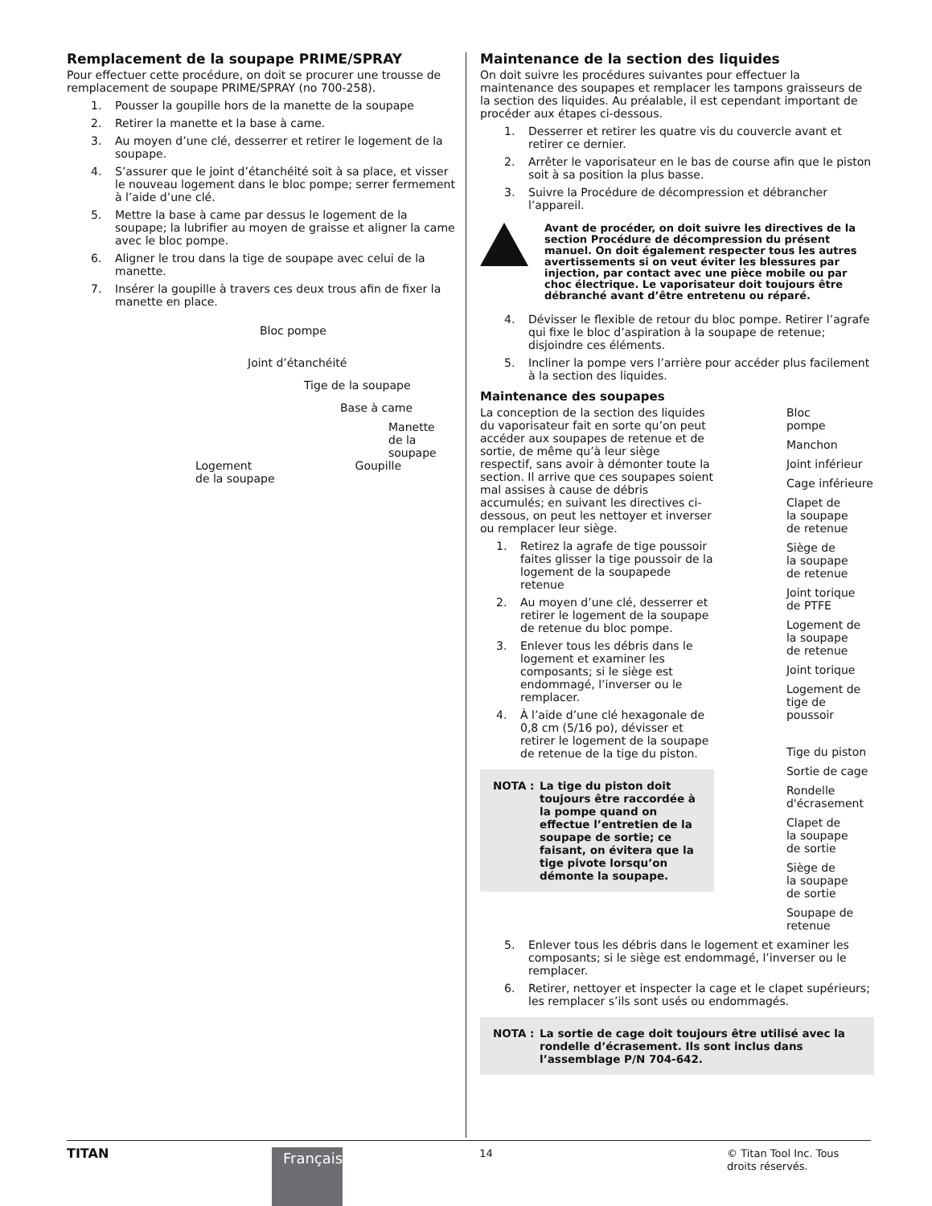Remplacement de la soupape PRIME/SPRAY
Pour effectuer cette procédure, on doit se procurer une trousse de remplacement de soupape PRIME/SPRAY (no 700-258).
1. Pousser la goupille hors de la manette de la soupape
2. Retirer la manette et la base à came.
3. Au moyen d’une clé, desserrer et retirer le logement de la soupape.
4. S’assurer que le joint d’étanchéité soit à sa place, et visser le nouveau logement dans le bloc pompe; serrer fermement à l’aide d’une clé.
5. Mettre la base à came par dessus le logement de la soupape; la lubrifier au moyen de graisse et aligner la came avec le bloc pompe.
6. Aligner le trou dans la tige de soupape avec celui de la manette.
7. Insérer la goupille à travers ces deux trous afin de fixer la manette en place.
Bloc pompe
Joint d’étanchéité
Tige de la soupape
Base à came
Manette
de la
soupape
Logement
de la soupape Goupille
Maintenance de la section des liquides
On doit suivre les procédures suivantes pour effectuer la maintenance des soupapes et remplacer les tampons graisseurs de la section des liquides. Au préalable, il est cependant important de procéder aux étapes ci-dessous.
1. Desserrer et retirer les quatre vis du couvercle avant et retirer ce dernier.
2. Arrêter le vaporisateur en le bas de course afin que le piston soit à sa position la plus basse.
3. Suivre la Procédure de décompression et débrancher l’appareil.
Avant de procéder, on doit suivre les directives de la section Procédure de décompression du présent manuel. On doit également respecter tous les autres avertissements si on veut éviter les blessures par injection, par contact avec une pièce mobile ou par choc électrique. Le vaporisateur doit toujours être débranché avant d’être entretenu ou réparé.
4. Dévisser le flexible de retour du bloc pompe. Retirer l’agrafe qui fixe le bloc d’aspiration à la soupape de retenue; disjoindre ces éléments.
5. Incliner la pompe vers l’arrière pour accéder plus facilement à la section des liquides.
Maintenance des soupapes
La conception de la section des liquides du vaporisateur fait en sorte qu’on peut accéder aux soupapes de retenue et de sortie, de même qu’à leur siège respectif, sans avoir à démonter toute la section. Il arrive que ces soupapes soient mal assises à cause de débris accumulés; en suivant les directives ci-dessous, on peut les nettoyer et inverser ou remplacer leur siège.
1. Retirez la agrafe de tige poussoir faites glisser la tige poussoir de la logement de la soupapede retenue
2. Au moyen d’une clé, desserrer et retirer le logement de la soupape de retenue du bloc pompe.
3. Enlever tous les débris dans le logement et examiner les composants; si le siège est endommagé, l’inverser ou le remplacer.
4. À l’aide d’une clé hexagonale de 0,8 cm (5/16 po), dévisser et retirer le logement de la soupape de retenue de la tige du piston.
NOTA : La tige du piston doit toujours être raccordée à la pompe quand on effectue l’entretien de la soupape de sortie; ce faisant, on évitera que la tige pivote lorsqu’on démonte la soupape.
Bloc
pompe
Manchon
Joint inférieur
Cage inférieure
Clapet de
la soupape
de retenue
Siège de
la soupape
de retenue
Joint torique
de PTFE
Logement de
la soupape
de retenue
Joint torique
Logement de
tige de poussoir
Tige du piston
Sortie de cage
Rondelle
d'écrasement
Clapet de
la soupape
de sortie
Siège de
la soupape
de sortie
Soupape de
retenue
5. Enlever tous les débris dans le logement et examiner les composants; si le siège est endommagé, l’inverser ou le remplacer.
6. Retirer, nettoyer et inspecter la cage et le clapet supérieurs; les remplacer s’ils sont usés ou endommagés.
NOTA : La sortie de cage doit toujours être utilisé avec la rondelle d’écrasement. Ils sont inclus dans l’assemblage P/N 704-642.
TITAN
Français
14 © Titan Tool Inc. Tous droits réservés.